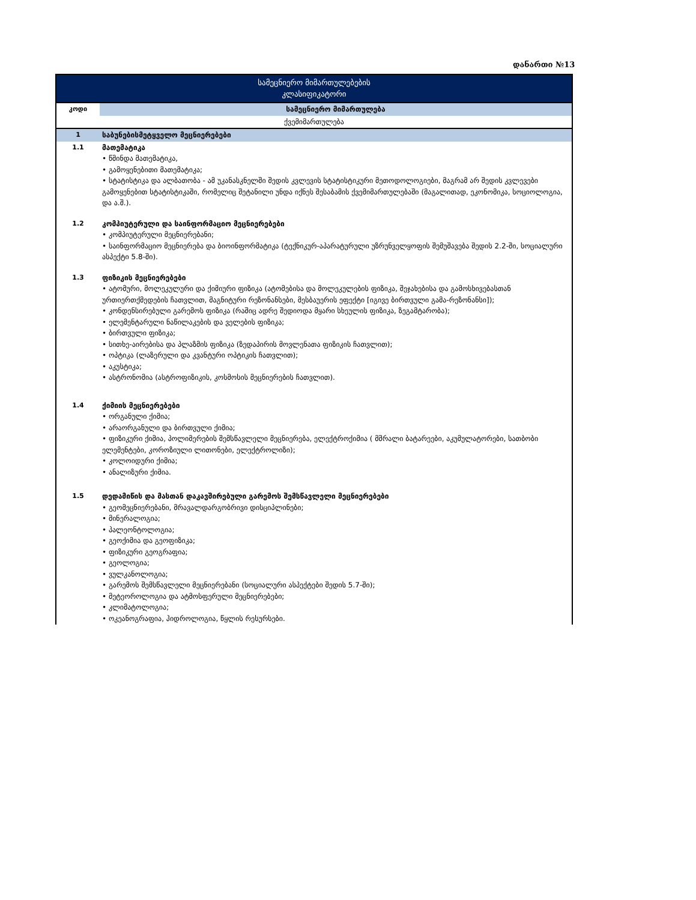დანართი №13
| სამეცნიერო მიმართულებების კლასიფიკატორი | |
| კოდი | სამეცნიერო მიმართულება |
| ქვემიმართულება | |
| 1 | საბუნებისმეტყველო მეცნიერებები |
| 1.1 | მათემატიკა • წმინდა მათემატიკა, • გამოყენებითი მათემატიკა; • სტატისტიკა და ალბათობა - ამ უკანასკნელში შედის კვლევის სტატისტიკური მეთოდოლოგიები, მაგრამ არ შედის კვლევები გამოყენებით სტატისტიკაში, რომელიც შეტანილი უნდა იქნეს შესაბამის ქვემიმართულებაში (მაგალითად, ეკონომიკა, სოციოლოგია, და ა.შ.). |
| 1.2 | კომპიუტერული და საინფორმაციო მეცნიერებები • კომპიუტერული მეცნიერებანი; • საინფორმაციო მეცნიერება და ბიოინფორმატიკა (ტექნიკურ-აპარატურული უზრუნველყოფის შემუშავება შედის 2.2-ში, სოციალური ასპექტი 5.8-ში). |
| 1.3 | ფიზიკის მეცნიერებები • ატომური, მოლეკულური და ქიმიური ფიზიკა (ატომებისა და მოლეკულების ფიზიკა, შეჯახებისა და გამოსხივებასთან ურთიერთქმედების ჩათვლით, მაგნიტური რეზონანსები, მესბაუერის ეფექტი [იგივე ბირთვული გამა-რეზონანსი]); • კონდენსირებული გარემოს ფიზიკა (რაშიც ადრე შედიოდა მყარი სხეულის ფიზიკა, ზეგამტარობა); • ელემენტარული ნაწილაკების და ველების ფიზიკა; • ბირთვული ფიზიკა; • სითხე-აირებისა და პლაზმის ფიზიკა (ზედაპირის მოვლენათა ფიზიკის ჩათვლით); • ოპტიკა (ლაზერული და კვანტური ოპტიკის ჩათვლით); • აკუსტიკა; • ასტრონომია (ასტროფიზიკის, კოსმოსის მეცნიერების ჩათვლით). |
| 1.4 | ქიმიის მეცნიერებები • ორგანული ქიმია; • არაორგანული და ბირთვული ქიმია; • ფიზიკური ქიმია, პოლიმერების შემსწავლელი მეცნიერება, ელექტროქიმია ( მშრალი ბატარეები, აკუმულატორები, სათბობი ელემენტები, კოროზიული ლითონები, ელექტროლიზი); • კოლოიდური ქიმია; • ანალიზური ქიმია. |
| 1.5 | დედამიწის და მასთან დაკავშირებული გარემოს შემსწავლელი მეცნიერებები • გეომეცნიერებანი, მრავალდარგობრივი დისციპლინები; • მინერალოგია; • პალეონტოლოგია; • გეოქიმია და გეოფიზიკა; • ფიზიკური გეოგრაფია; • გეოლოგია; • ვულკანოლოგია; • გარემოს შემსწავლელი მეცნიერებანი (სოციალური ასპექტები შედის 5.7-ში); • მეტეოროლოგია და ატმოსფერული მეცნიერებები; • კლიმატოლოგია; • ოკეანოგრაფია, ჰიდროლოგია, წყლის რესურსები. |